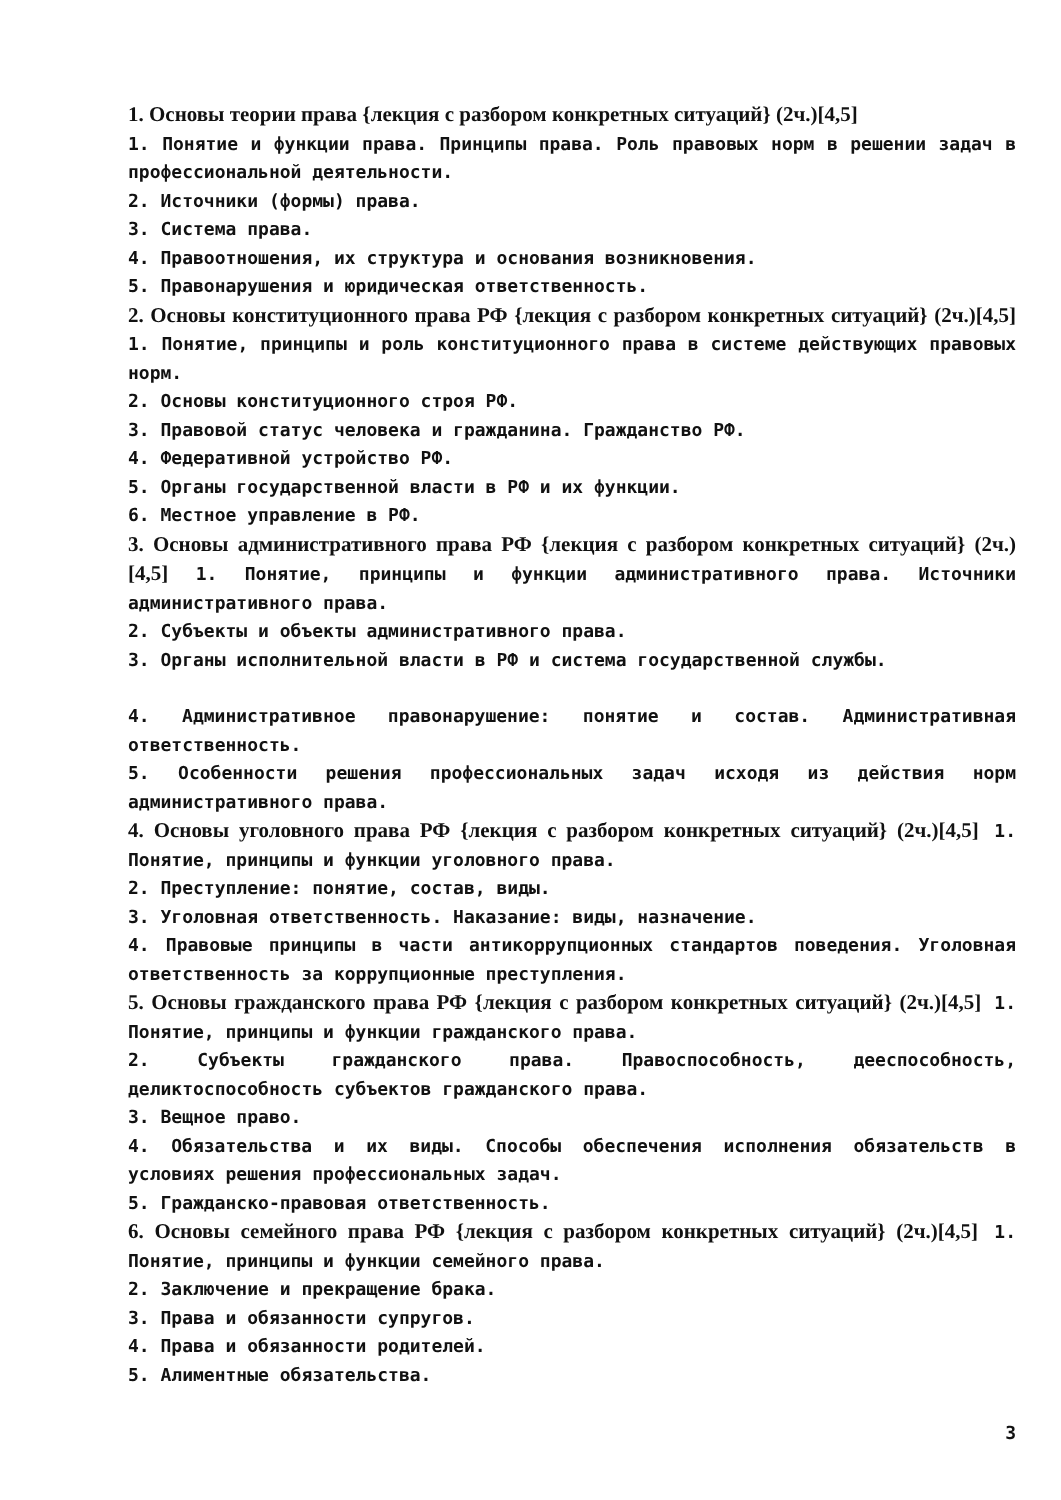1. Основы теории права {лекция с разбором конкретных ситуаций} (2ч.)[4,5]
1. Понятие и функции права. Принципы права. Роль правовых норм в решении задач в профессиональной деятельности.
2. Источники (формы) права.
3. Система права.
4. Правоотношения, их структура и основания возникновения.
5. Правонарушения и юридическая ответственность.
2. Основы конституционного права РФ {лекция с разбором конкретных ситуаций} (2ч.)[4,5] 1. Понятие, принципы и роль конституционного права в системе действующих правовых норм.
2. Основы конституционного строя РФ.
3. Правовой статус человека и гражданина. Гражданство РФ.
4. Федеративной устройство РФ.
5. Органы государственной власти в РФ и их функции.
6. Местное управление в РФ.
3. Основы административного права РФ {лекция с разбором конкретных ситуаций} (2ч.)[4,5] 1. Понятие, принципы и функции административного права. Источники административного права.
2. Субъекты и объекты административного права.
3. Органы исполнительной власти в РФ и система государственной службы.
4. Административное правонарушение: понятие и состав. Административная ответственность.
5. Особенности решения профессиональных задач исходя из действия норм административного права.
4. Основы уголовного права РФ {лекция с разбором конкретных ситуаций} (2ч.)[4,5] 1. Понятие, принципы и функции уголовного права.
2. Преступление: понятие, состав, виды.
3. Уголовная ответственность. Наказание: виды, назначение.
4. Правовые принципы в части антикоррупционных стандартов поведения. Уголовная ответственность за коррупционные преступления.
5. Основы гражданского права РФ {лекция с разбором конкретных ситуаций} (2ч.)[4,5] 1. Понятие, принципы и функции гражданского права.
2. Субъекты гражданского права. Правоспособность, дееспособность, деликтоспособность субъектов гражданского права.
3. Вещное право.
4. Обязательства и их виды. Способы обеспечения исполнения обязательств в условиях решения профессиональных задач.
5. Гражданско-правовая ответственность.
6. Основы семейного права РФ {лекция с разбором конкретных ситуаций} (2ч.)[4,5] 1. Понятие, принципы и функции семейного права.
2. Заключение и прекращение брака.
3. Права и обязанности супругов.
4. Права и обязанности родителей.
5. Алиментные обязательства.
3